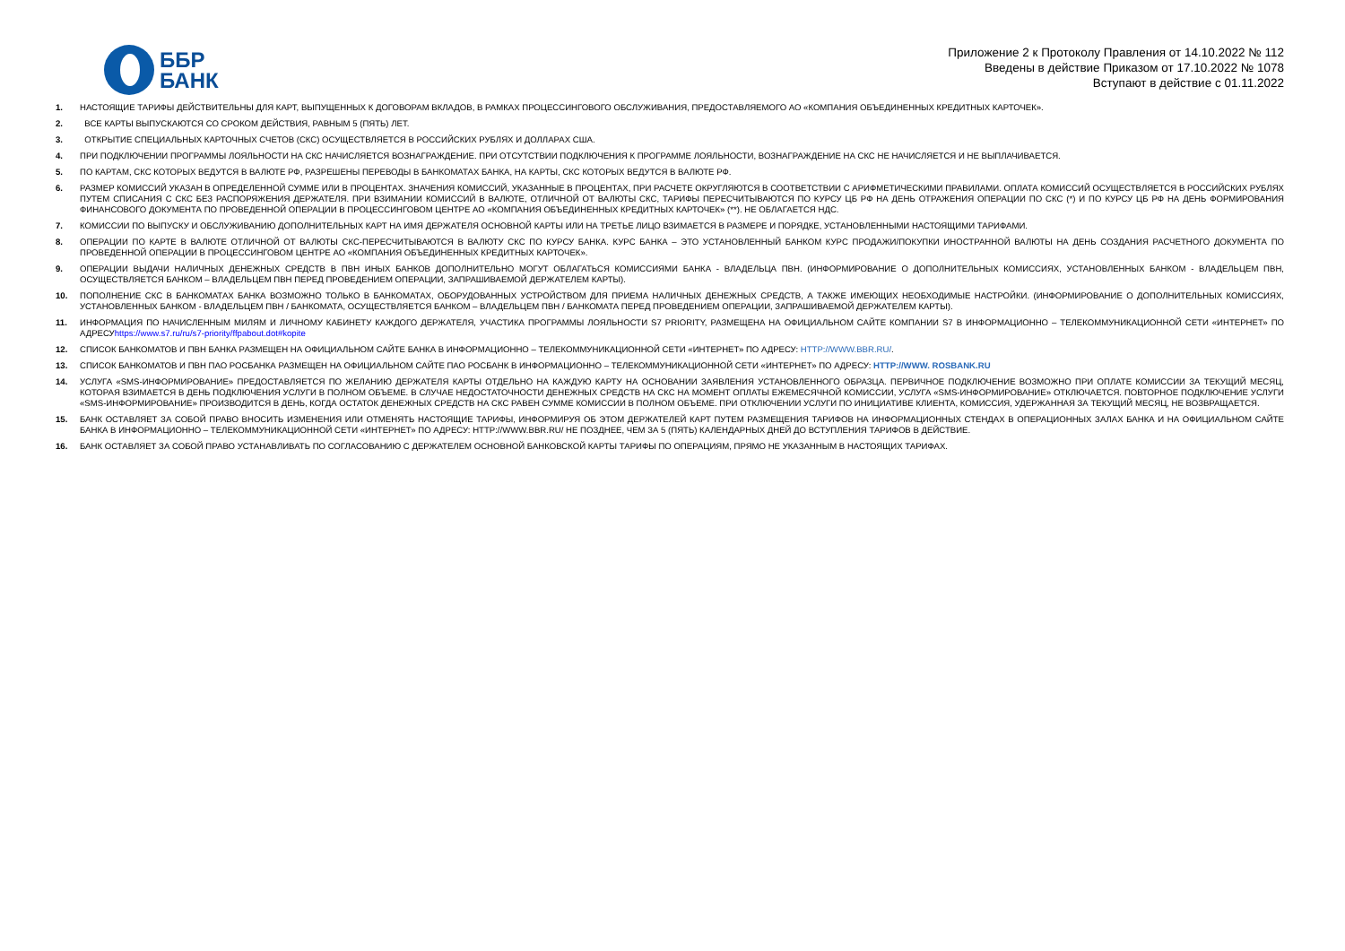ББР
БАНК
Приложение 2 к Протоколу Правления от 14.10.2022 № 112
Введены в действие Приказом от 17.10.2022 № 1078
Вступают в действие с 01.11.2022
1. НАСТОЯЩИЕ ТАРИФЫ ДЕЙСТВИТЕЛЬНЫ ДЛЯ КАРТ, ВЫПУЩЕННЫХ К ДОГОВОРАМ ВКЛАДОВ, В РАМКАХ ПРОЦЕССИНГОВОГО ОБСЛУЖИВАНИЯ, ПРЕДОСТАВЛЯЕМОГО АО «КОМПАНИЯ ОБЪЕДИНЕННЫХ КРЕДИТНЫХ КАРТОЧЕК».
2. ВСЕ КАРТЫ ВЫПУСКАЮТСЯ СО СРОКОМ ДЕЙСТВИЯ, РАВНЫМ 5 (ПЯТЬ) ЛЕТ.
3. ОТКРЫТИЕ СПЕЦИАЛЬНЫХ КАРТОЧНЫХ СЧЕТОВ (СКС) ОСУЩЕСТВЛЯЕТСЯ В РОССИЙСКИХ РУБЛЯХ И ДОЛЛАРАХ США.
4. ПРИ ПОДКЛЮЧЕНИИ ПРОГРАММЫ ЛОЯЛЬНОСТИ НА СКС НАЧИСЛЯЕТСЯ ВОЗНАГРАЖДЕНИЕ. ПРИ ОТСУТСТВИИ ПОДКЛЮЧЕНИЯ К ПРОГРАММЕ ЛОЯЛЬНОСТИ, ВОЗНАГРАЖДЕНИЕ НА СКС НЕ НАЧИСЛЯЕТСЯ И НЕ ВЫПЛАЧИВАЕТСЯ.
5. ПО КАРТАМ, СКС КОТОРЫХ ВЕДУТСЯ В ВАЛЮТЕ РФ, РАЗРЕШЕНЫ ПЕРЕВОДЫ В БАНКОМАТАХ БАНКА, НА КАРТЫ, СКС КОТОРЫХ ВЕДУТСЯ В ВАЛЮТЕ РФ.
6. РАЗМЕР КОМИССИЙ УКАЗАН В ОПРЕДЕЛЕННОЙ СУММЕ ИЛИ В ПРОЦЕНТАХ. ЗНАЧЕНИЯ КОМИССИЙ, УКАЗАННЫЕ В ПРОЦЕНТАХ, ПРИ РАСЧЕТЕ ОКРУГЛЯЮТСЯ В СООТВЕТСТВИИ С АРИФМЕТИЧЕСКИМИ ПРАВИЛАМИ. ОПЛАТА КОМИССИЙ ОСУЩЕСТВЛЯЕТСЯ В РОССИЙСКИХ РУБЛЯХ ПУТЕМ СПИСАНИЯ С СКС БЕЗ РАСПОРЯЖЕНИЯ ДЕРЖАТЕЛЯ. ПРИ ВЗИМАНИИ КОМИССИЙ В ВАЛЮТЕ, ОТЛИЧНОЙ ОТ ВАЛЮТЫ СКС, ТАРИФЫ ПЕРЕСЧИТЫВАЮТСЯ ПО КУРСУ ЦБ РФ НА ДЕНЬ ОТРАЖЕНИЯ ОПЕРАЦИИ ПО СКС (*) И ПО КУРСУ ЦБ РФ НА ДЕНЬ ФОРМИРОВАНИЯ ФИНАНСОВОГО ДОКУМЕНТА ПО ПРОВЕДЕННОЙ ОПЕРАЦИИ В ПРОЦЕССИНГОВОМ ЦЕНТРЕ АО «КОМПАНИЯ ОБЪЕДИНЕННЫХ КРЕДИТНЫХ КАРТОЧЕК» (**). НЕ ОБЛАГАЕТСЯ НДС.
7. КОМИССИИ ПО ВЫПУСКУ И ОБСЛУЖИВАНИЮ ДОПОЛНИТЕЛЬНЫХ КАРТ НА ИМЯ ДЕРЖАТЕЛЯ ОСНОВНОЙ КАРТЫ ИЛИ НА ТРЕТЬЕ ЛИЦО ВЗИМАЕТСЯ В РАЗМЕРЕ И ПОРЯДКЕ, УСТАНОВЛЕННЫМИ НАСТОЯЩИМИ ТАРИФАМИ.
8. ОПЕРАЦИИ ПО КАРТЕ В ВАЛЮТЕ ОТЛИЧНОЙ ОТ ВАЛЮТЫ СКС-ПЕРЕСЧИТЫВАЮТСЯ В ВАЛЮТУ СКС ПО КУРСУ БАНКА. КУРС БАНКА – ЭТО УСТАНОВЛЕННЫЙ БАНКОМ КУРС ПРОДАЖИ/ПОКУПКИ ИНОСТРАННОЙ ВАЛЮТЫ НА ДЕНЬ СОЗДАНИЯ РАСЧЕТНОГО ДОКУМЕНТА ПО ПРОВЕДЕННОЙ ОПЕРАЦИИ В ПРОЦЕССИНГОВОМ ЦЕНТРЕ АО «КОМПАНИЯ ОБЪЕДИНЕННЫХ КРЕДИТНЫХ КАРТОЧЕК».
9. ОПЕРАЦИИ ВЫДАЧИ НАЛИЧНЫХ ДЕНЕЖНЫХ СРЕДСТВ В ПВН ИНЫХ БАНКОВ ДОПОЛНИТЕЛЬНО МОГУТ ОБЛАГАТЬСЯ КОМИССИЯМИ БАНКА - ВЛАДЕЛЬЦА ПВН. (ИНФОРМИРОВАНИЕ О ДОПОЛНИТЕЛЬНЫХ КОМИССИЯХ, УСТАНОВЛЕННЫХ БАНКОМ - ВЛАДЕЛЬЦЕМ ПВН, ОСУЩЕСТВЛЯЕТСЯ БАНКОМ – ВЛАДЕЛЬЦЕМ ПВН ПЕРЕД ПРОВЕДЕНИЕМ ОПЕРАЦИИ, ЗАПРАШИВАЕМОЙ ДЕРЖАТЕЛЕМ КАРТЫ).
10. ПОПОЛНЕНИЕ СКС В БАНКОМАТАХ БАНКА ВОЗМОЖНО ТОЛЬКО В БАНКОМАТАХ, ОБОРУДОВАННЫХ УСТРОЙСТВОМ ДЛЯ ПРИЕМА НАЛИЧНЫХ ДЕНЕЖНЫХ СРЕДСТВ, А ТАКЖЕ ИМЕЮЩИХ НЕОБХОДИМЫЕ НАСТРОЙКИ. (ИНФОРМИРОВАНИЕ О ДОПОЛНИТЕЛЬНЫХ КОМИССИЯХ, УСТАНОВЛЕННЫХ БАНКОМ - ВЛАДЕЛЬЦЕМ ПВН / БАНКОМАТА, ОСУЩЕСТВЛЯЕТСЯ БАНКОМ – ВЛАДЕЛЬЦЕМ ПВН / БАНКОМАТА ПЕРЕД ПРОВЕДЕНИЕМ ОПЕРАЦИИ, ЗАПРАШИВАЕМОЙ ДЕРЖАТЕЛЕМ КАРТЫ).
11. ИНФОРМАЦИЯ ПО НАЧИСЛЕННЫМ МИЛЯМ И ЛИЧНОМУ КАБИНЕТУ КАЖДОГО ДЕРЖАТЕЛЯ, УЧАСТИКА ПРОГРАММЫ ЛОЯЛЬНОСТИ S7 PRIORITY, РАЗМЕЩЕНА НА ОФИЦИАЛЬНОМ САЙТЕ КОМПАНИИ S7 В ИНФОРМАЦИОННО – ТЕЛЕКОММУНИКАЦИОННОЙ СЕТИ «ИНТЕРНЕТ» ПО АДРЕСУhttps://www.s7.ru/ru/s7-priority/ffpabout.dot#kopite
12. СПИСОК БАНКОМАТОВ И ПВН БАНКА РАЗМЕЩЕН НА ОФИЦИАЛЬНОМ САЙТЕ БАНКА В ИНФОРМАЦИОННО – ТЕЛЕКОММУНИКАЦИОННОЙ СЕТИ «ИНТЕРНЕТ» ПО АДРЕСУ: HTTP://WWW.BBR.RU/.
13. СПИСОК БАНКОМАТОВ И ПВН ПАО РОСБАНКА РАЗМЕЩЕН НА ОФИЦИАЛЬНОМ САЙТЕ ПАО РОСБАНК В ИНФОРМАЦИОННО – ТЕЛЕКОММУНИКАЦИОННОЙ СЕТИ «ИНТЕРНЕТ» ПО АДРЕСУ: HTTP://WWW. ROSBANK.RU
14. УСЛУГА «SMS-ИНФОРМИРОВАНИЕ» ПРЕДОСТАВЛЯЕТСЯ ПО ЖЕЛАНИЮ ДЕРЖАТЕЛЯ КАРТЫ ОТДЕЛЬНО НА КАЖДУЮ КАРТУ НА ОСНОВАНИИ ЗАЯВЛЕНИЯ УСТАНОВЛЕННОГО ОБРАЗЦА. ПЕРВИЧНОЕ ПОДКЛЮЧЕНИЕ ВОЗМОЖНО ПРИ ОПЛАТЕ КОМИССИИ ЗА ТЕКУЩИЙ МЕСЯЦ, КОТОРАЯ ВЗИМАЕТСЯ В ДЕНЬ ПОДКЛЮЧЕНИЯ УСЛУГИ В ПОЛНОМ ОБЪЕМЕ. В СЛУЧАЕ НЕДОСТАТОЧНОСТИ ДЕНЕЖНЫХ СРЕДСТВ НА СКС НА МОМЕНТ ОПЛАТЫ ЕЖЕМЕСЯЧНОЙ КОМИССИИ, УСЛУГА «SMS-ИНФОРМИРОВАНИЕ» ОТКЛЮЧАЕТСЯ. ПОВТОРНОЕ ПОДКЛЮЧЕНИЕ УСЛУГИ «SMS-ИНФОРМИРОВАНИЕ» ПРОИЗВОДИТСЯ В ДЕНЬ, КОГДА ОСТАТОК ДЕНЕЖНЫХ СРЕДСТВ НА СКС РАВЕН СУММЕ КОМИССИИ В ПОЛНОМ ОБЪЕМЕ. ПРИ ОТКЛЮЧЕНИИ УСЛУГИ ПО ИНИЦИАТИВЕ КЛИЕНТА, КОМИССИЯ, УДЕРЖАННАЯ ЗА ТЕКУЩИЙ МЕСЯЦ, НЕ ВОЗВРАЩАЕТСЯ.
15. БАНК ОСТАВЛЯЕТ ЗА СОБОЙ ПРАВО ВНОСИТЬ ИЗМЕНЕНИЯ ИЛИ ОТМЕНЯТЬ НАСТОЯЩИЕ ТАРИФЫ, ИНФОРМИРУЯ ОБ ЭТОМ ДЕРЖАТЕЛЕЙ КАРТ ПУТЕМ РАЗМЕЩЕНИЯ ТАРИФОВ НА ИНФОРМАЦИОННЫХ СТЕНДАХ В ОПЕРАЦИОННЫХ ЗАЛАХ БАНКА И НА ОФИЦИАЛЬНОМ САЙТЕ БАНКА В ИНФОРМАЦИОННО – ТЕЛЕКОММУНИКАЦИОННОЙ СЕТИ «ИНТЕРНЕТ» ПО АДРЕСУ: HTTP://WWW.BBR.RU/ НЕ ПОЗДНЕЕ, ЧЕМ ЗА 5 (ПЯТЬ) КАЛЕНДАРНЫХ ДНЕЙ ДО ВСТУПЛЕНИЯ ТАРИФОВ В ДЕЙСТВИЕ.
16. БАНК ОСТАВЛЯЕТ ЗА СОБОЙ ПРАВО УСТАНАВЛИВАТЬ ПО СОГЛАСОВАНИЮ С ДЕРЖАТЕЛЕМ ОСНОВНОЙ БАНКОВСКОЙ КАРТЫ ТАРИФЫ ПО ОПЕРАЦИЯМ, ПРЯМО НЕ УКАЗАННЫМ В НАСТОЯЩИХ ТАРИФАХ.